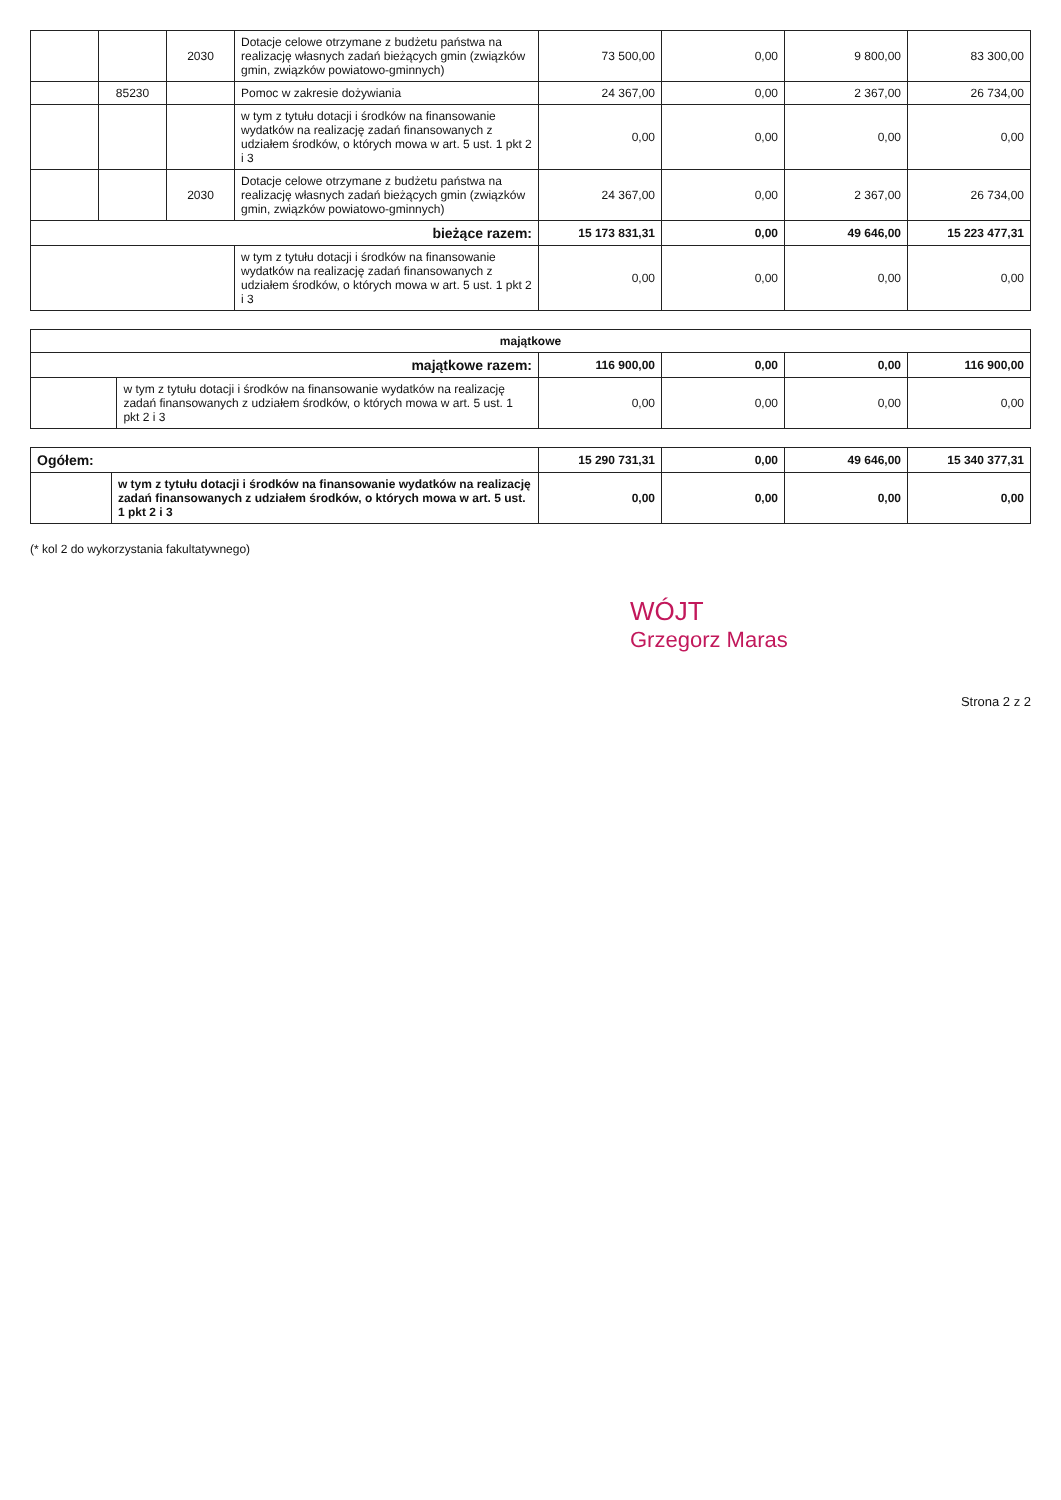| | | 2030 | Dotacje celowe otrzymane z budżetu państwa na realizację własnych zadań bieżących gmin (związków gmin, związków powiatowo-gminnych) | 73 500,00 | 0,00 | 9 800,00 | 83 300,00 |
| | 85230 | | Pomoc w zakresie dożywiania | 24 367,00 | 0,00 | 2 367,00 | 26 734,00 |
| | | | w tym z tytułu dotacji i środków na finansowanie wydatków na realizację zadań finansowanych z udziałem środków, o których mowa w art. 5 ust. 1 pkt 2 i 3 | 0,00 | 0,00 | 0,00 | 0,00 |
| | | 2030 | Dotacje celowe otrzymane z budżetu państwa na realizację własnych zadań bieżących gmin (związków gmin, związków powiatowo-gminnych) | 24 367,00 | 0,00 | 2 367,00 | 26 734,00 |
| bieżące razem: | | | | 15 173 831,31 | 0,00 | 49 646,00 | 15 223 477,31 |
| | | | w tym z tytułu dotacji i środków na finansowanie wydatków na realizację zadań finansowanych z udziałem środków, o których mowa w art. 5 ust. 1 pkt 2 i 3 | 0,00 | 0,00 | 0,00 | 0,00 |
| majątkowe | | | | | |
| --- | --- | --- | --- | --- | --- |
| majątkowe razem: | | 116 900,00 | 0,00 | 0,00 | 116 900,00 |
| | w tym z tytułu dotacji i środków na finansowanie wydatków na realizację zadań finansowanych z udziałem środków, o których mowa w art. 5 ust. 1 pkt 2 i 3 | 0,00 | 0,00 | 0,00 | 0,00 |
| Ogółem: | | 15 290 731,31 | 0,00 | 49 646,00 | 15 340 377,31 |
| | w tym z tytułu dotacji i środków na finansowanie wydatków na realizację zadań finansowanych z udziałem środków, o których mowa w art. 5 ust. 1 pkt 2 i 3 | 0,00 | 0,00 | 0,00 | 0,00 |
(* kol 2 do wykorzystania fakultatywnego)
WÓJT
Grzegorz Maras
Strona 2 z 2